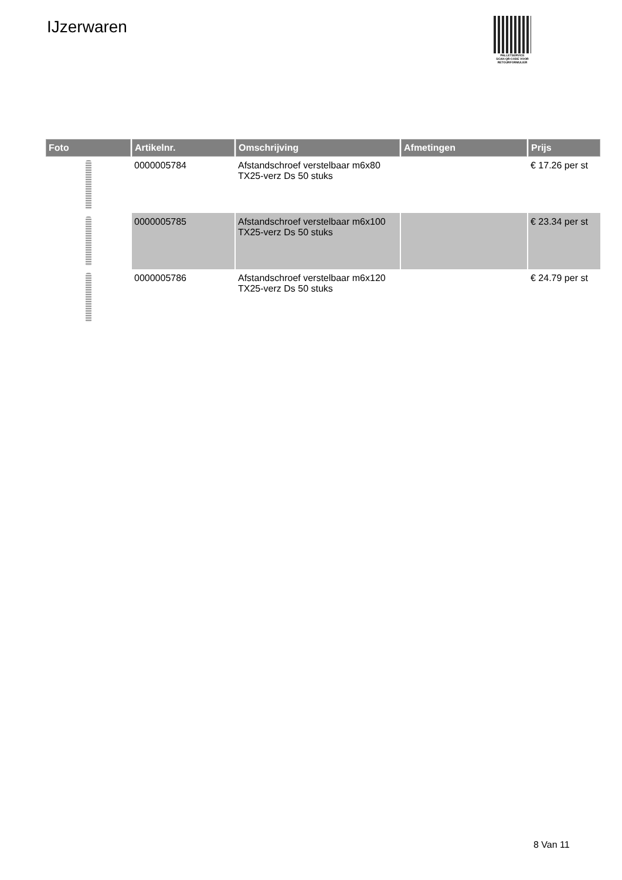IJzerwaren
PALLETSERVICE
SCAN QR-CODE VOOR
RETOURFORMULIER
| Foto | Artikelnr. | Omschrijving | Afmetingen | Prijs |
| --- | --- | --- | --- | --- |
| | 0000005784 | Afstandschroef verstelbaar m6x80 TX25-verz Ds 50 stuks | | € 17.26 per st |
| | 0000005785 | Afstandschroef verstelbaar m6x100 TX25-verz Ds 50 stuks | | € 23.34 per st |
| | 0000005786 | Afstandschroef verstelbaar m6x120 TX25-verz Ds 50 stuks | | € 24.79 per st |
8 Van 11